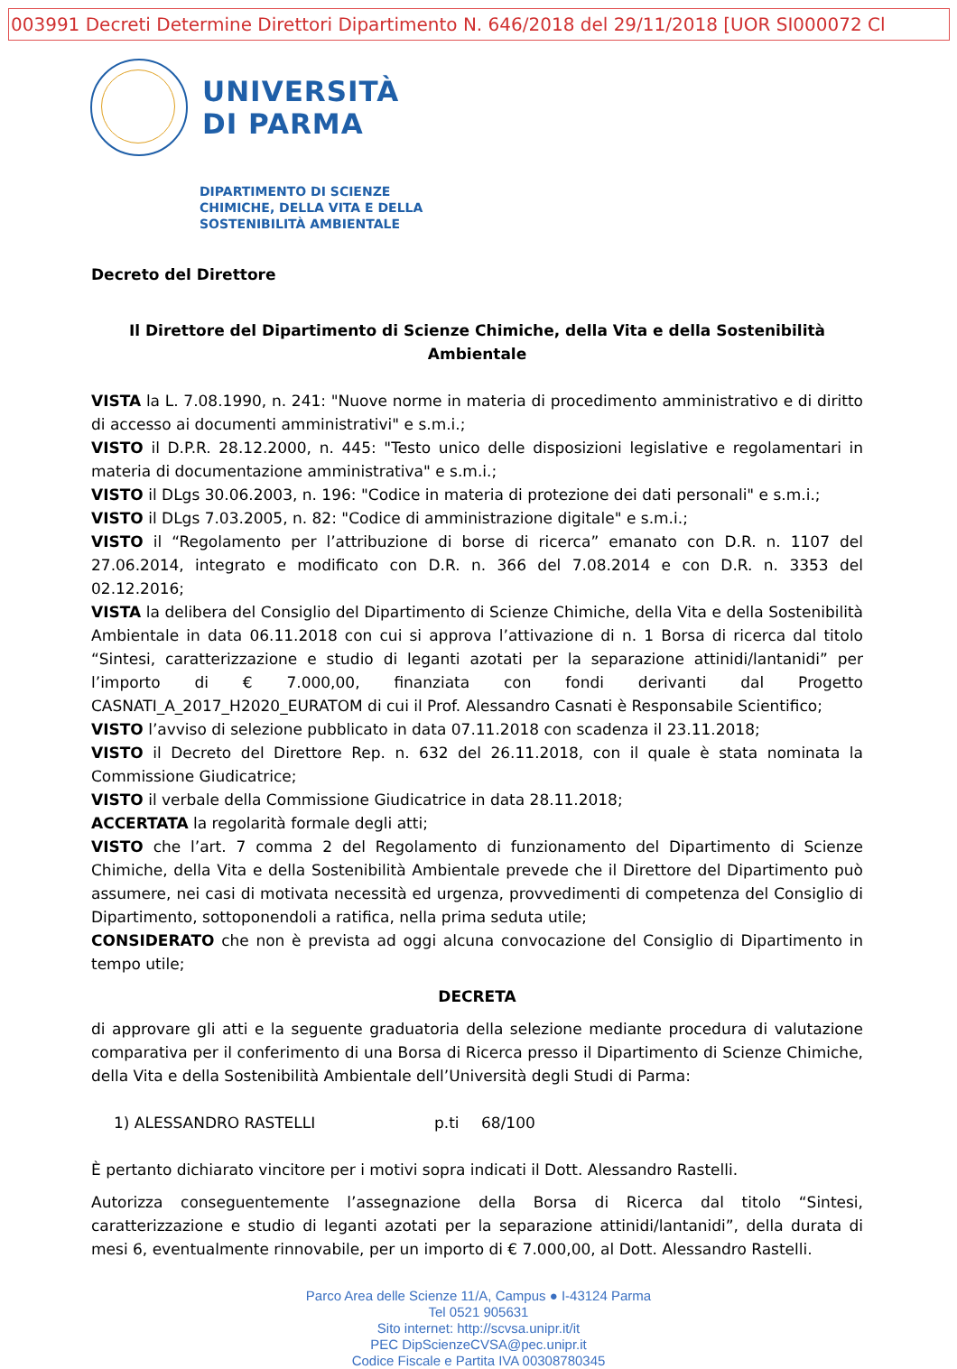003991 Decreti Determine Direttori Dipartimento N. 646/2018 del 29/11/2018 [UOR SI000072 Cl
UNIVERSITÀ
DI PARMA
DIPARTIMENTO DI SCIENZE
CHIMICHE, DELLA VITA E DELLA
SOSTENIBILITÀ AMBIENTALE
Decreto del Direttore
Il Direttore del Dipartimento di Scienze Chimiche, della Vita e della Sostenibilità Ambientale
VISTA la L. 7.08.1990, n. 241: "Nuove norme in materia di procedimento amministrativo e di diritto di accesso ai documenti amministrativi" e s.m.i.;
VISTO il D.P.R. 28.12.2000, n. 445: "Testo unico delle disposizioni legislative e regolamentari in materia di documentazione amministrativa" e s.m.i.;
VISTO il DLgs 30.06.2003, n. 196: "Codice in materia di protezione dei dati personali" e s.m.i.;
VISTO il DLgs 7.03.2005, n. 82: "Codice di amministrazione digitale" e s.m.i.;
VISTO il “Regolamento per l’attribuzione di borse di ricerca” emanato con D.R. n. 1107 del 27.06.2014, integrato e modificato con D.R. n. 366 del 7.08.2014 e con D.R. n. 3353 del 02.12.2016;
VISTA la delibera del Consiglio del Dipartimento di Scienze Chimiche, della Vita e della Sostenibilità Ambientale in data 06.11.2018 con cui si approva l’attivazione di n. 1 Borsa di ricerca dal titolo “Sintesi, caratterizzazione e studio di leganti azotati per la separazione attinidi/lantanidi” per l’importo di € 7.000,00, finanziata con fondi derivanti dal Progetto CASNATI_A_2017_H2020_EURATOM di cui il Prof. Alessandro Casnati è Responsabile Scientifico;
VISTO l’avviso di selezione pubblicato in data 07.11.2018 con scadenza il 23.11.2018;
VISTO il Decreto del Direttore Rep. n. 632 del 26.11.2018, con il quale è stata nominata la Commissione Giudicatrice;
VISTO il verbale della Commissione Giudicatrice in data 28.11.2018;
ACCERTATA la regolarità formale degli atti;
VISTO che l’art. 7 comma 2 del Regolamento di funzionamento del Dipartimento di Scienze Chimiche, della Vita e della Sostenibilità Ambientale prevede che il Direttore del Dipartimento può assumere, nei casi di motivata necessità ed urgenza, provvedimenti di competenza del Consiglio di Dipartimento, sottoponendoli a ratifica, nella prima seduta utile;
CONSIDERATO che non è prevista ad oggi alcuna convocazione del Consiglio di Dipartimento in tempo utile;
DECRETA
di approvare gli atti e la seguente graduatoria della selezione mediante procedura di valutazione comparativa per il conferimento di una Borsa di Ricerca presso il Dipartimento di Scienze Chimiche, della Vita e della Sostenibilità Ambientale dell’Università degli Studi di Parma:
1) ALESSANDRO RASTELLI p.ti 68/100
È pertanto dichiarato vincitore per i motivi sopra indicati il Dott. Alessandro Rastelli.
Autorizza conseguentemente l’assegnazione della Borsa di Ricerca dal titolo “Sintesi, caratterizzazione e studio di leganti azotati per la separazione attinidi/lantanidi”, della durata di mesi 6, eventualmente rinnovabile, per un importo di € 7.000,00, al Dott. Alessandro Rastelli.
Parco Area delle Scienze 11/A, Campus ● I-43124 Parma
Tel 0521 905631
Sito internet: http://scvsa.unipr.it/it
PEC DipScienzeCVSA@pec.unipr.it
Codice Fiscale e Partita IVA 00308780345